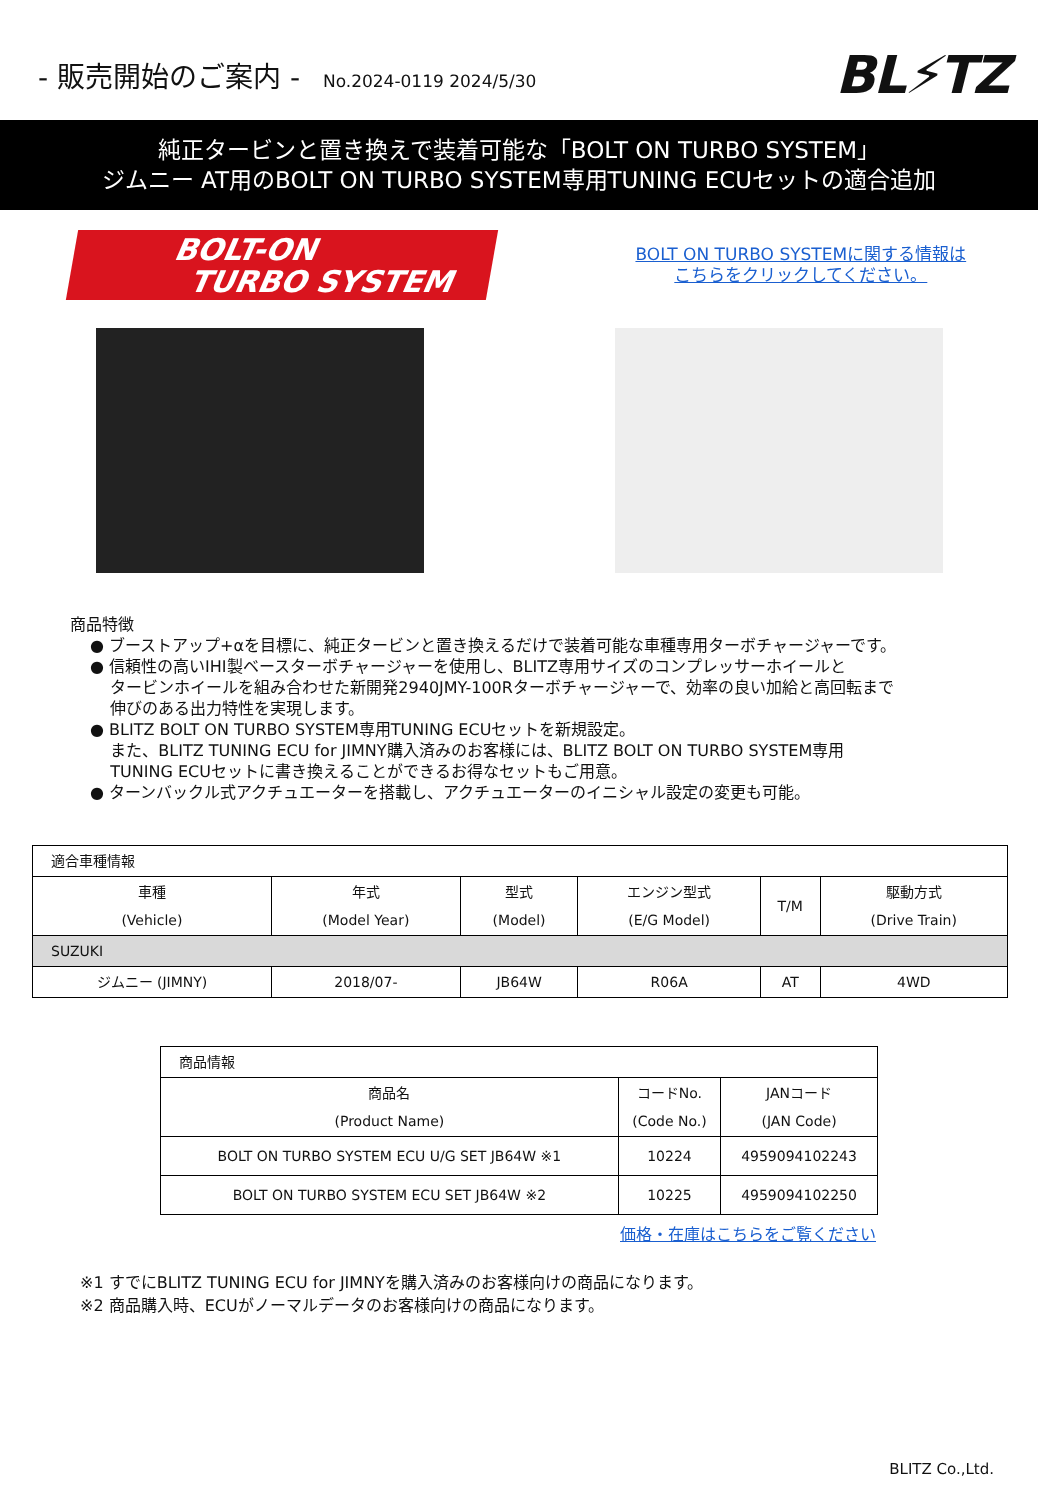- 販売開始のご案内 - No.2024-0119 2024/5/30
BL⚡TZ
純正タービンと置き換えで装着可能な「BOLT ON TURBO SYSTEM」
ジムニー AT用のBOLT ON TURBO SYSTEM専用TUNING ECUセットの適合追加
BOLT-ON
TURBO SYSTEM
BOLT ON TURBO SYSTEMに関する情報は
こちらをクリックしてください。
商品特徴
● ブーストアップ+αを目標に、純正タービンと置き換えるだけで装着可能な車種専用ターボチャージャーです。
● 信頼性の高いIHI製ベースターボチャージャーを使用し、BLITZ専用サイズのコンプレッサーホイールと
タービンホイールを組み合わせた新開発2940JMY-100Rターボチャージャーで、効率の良い加給と高回転まで
伸びのある出力特性を実現します。
● BLITZ BOLT ON TURBO SYSTEM専用TUNING ECUセットを新規設定。
また、BLITZ TUNING ECU for JIMNY購入済みのお客様には、BLITZ BOLT ON TURBO SYSTEM専用
TUNING ECUセットに書き換えることができるお得なセットもご用意。
● ターンバックル式アクチュエーターを搭載し、アクチュエーターのイニシャル設定の変更も可能。
| 適合車種情報 | | | | | |
| 車種 (Vehicle) | 年式 (Model Year) | 型式 (Model) | エンジン型式 (E/G Model) | T/M | 駆動方式 (Drive Train) |
| SUZUKI | | | | | |
| ジムニー (JIMNY) | 2018/07- | JB64W | R06A | AT | 4WD |
| 商品情報 | | |
| 商品名 (Product Name) | コードNo. (Code No.) | JANコード (JAN Code) |
| BOLT ON TURBO SYSTEM ECU U/G SET JB64W ※1 | 10224 | 4959094102243 |
| BOLT ON TURBO SYSTEM ECU SET JB64W ※2 | 10225 | 4959094102250 |
価格・在庫はこちらをご覧ください
※1 すでにBLITZ TUNING ECU for JIMNYを購入済みのお客様向けの商品になります。
※2 商品購入時、ECUがノーマルデータのお客様向けの商品になります。
BLITZ Co.,Ltd.